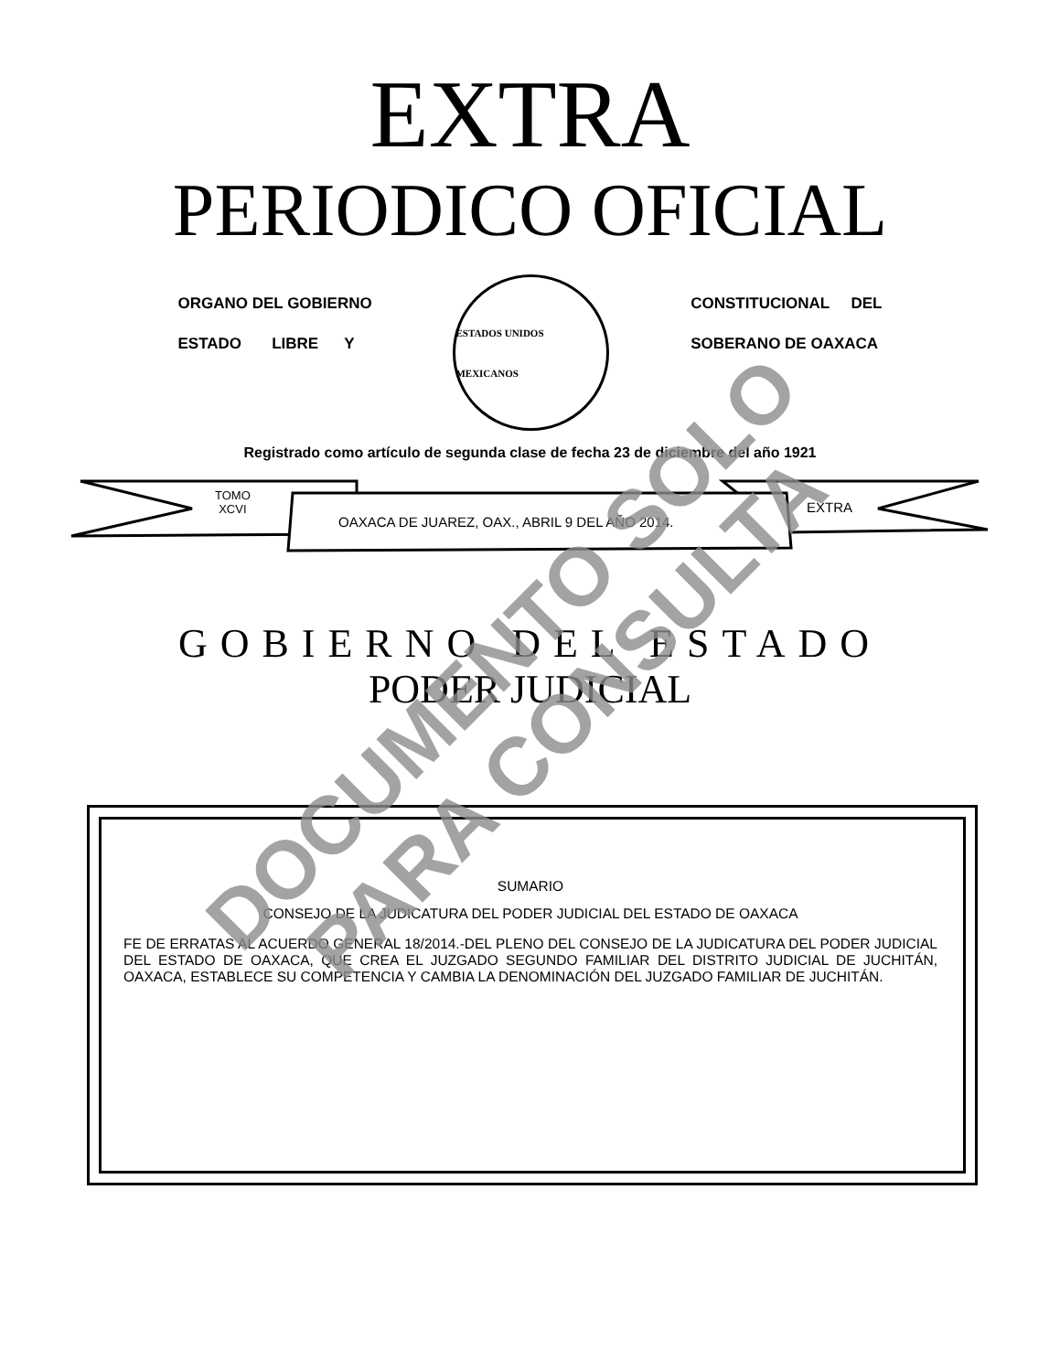EXTRA
PERIODICO OFICIAL
ORGANO DEL GOBIERNO
ESTADO LIBRE Y
ESTADOS UNIDOS MEXICANOS
CONSTITUCIONAL DEL
SOBERANO DE OAXACA
Registrado como artículo de segunda clase de fecha 23 de diciembre del año 1921
TOMO
XCVI
OAXACA DE JUAREZ, OAX., ABRIL 9 DEL AÑO 2014.
EXTRA
GOBIERNO DEL ESTADO
PODER JUDICIAL
SUMARIO
CONSEJO DE LA JUDICATURA DEL PODER JUDICIAL DEL ESTADO DE OAXACA
FE DE ERRATAS AL ACUERDO GENERAL 18/2014.-DEL PLENO DEL CONSEJO DE LA JUDICATURA DEL PODER JUDICIAL DEL ESTADO DE OAXACA, QUE CREA EL JUZGADO SEGUNDO FAMILIAR DEL DISTRITO JUDICIAL DE JUCHITÁN, OAXACA, ESTABLECE SU COMPETENCIA Y CAMBIA LA DENOMINACIÓN DEL JUZGADO FAMILIAR DE JUCHITÁN.
DOCUMENTO SOLO
PARA CONSULTA